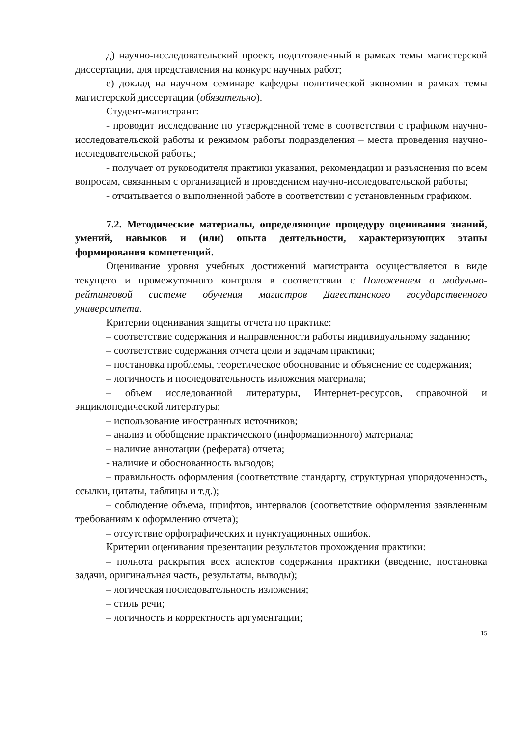д) научно-исследовательский проект, подготовленный в рамках темы магистерской диссертации, для представления на конкурс научных работ;
е) доклад на научном семинаре кафедры политической экономии в рамках темы магистерской диссертации (обязательно).
Студент-магистрант:
- проводит исследование по утвержденной теме в соответствии с графиком научно-исследовательской работы и режимом работы подразделения – места проведения научно-исследовательской работы;
- получает от руководителя практики указания, рекомендации и разъяснения по всем вопросам, связанным с организацией и проведением научно-исследовательской работы;
- отчитывается о выполненной работе в соответствии с установленным графиком.
7.2. Методические материалы, определяющие процедуру оценивания знаний, умений, навыков и (или) опыта деятельности, характеризующих этапы формирования компетенций.
Оценивание уровня учебных достижений магистранта осуществляется в виде текущего и промежуточного контроля в соответствии с Положением о модульно-рейтинговой системе обучения магистров Дагестанского государственного университета.
Критерии оценивания защиты отчета по практике:
– соответствие содержания и направленности работы индивидуальному заданию;
– соответствие содержания отчета цели и задачам практики;
– постановка проблемы, теоретическое обоснование и объяснение ее содержания;
– логичность и последовательность изложения материала;
– объем исследованной литературы, Интернет-ресурсов, справочной и энциклопедической литературы;
– использование иностранных источников;
– анализ и обобщение практического (информационного) материала;
– наличие аннотации (реферата) отчета;
- наличие и обоснованность выводов;
– правильность оформления (соответствие стандарту, структурная упорядоченность, ссылки, цитаты, таблицы и т.д.);
– соблюдение объема, шрифтов, интервалов (соответствие оформления заявленным требованиям к оформлению отчета);
– отсутствие орфографических и пунктуационных ошибок.
Критерии оценивания презентации результатов прохождения практики:
– полнота раскрытия всех аспектов содержания практики (введение, постановка задачи, оригинальная часть, результаты, выводы);
– логическая последовательность изложения;
– стиль речи;
– логичность и корректность аргументации;
15